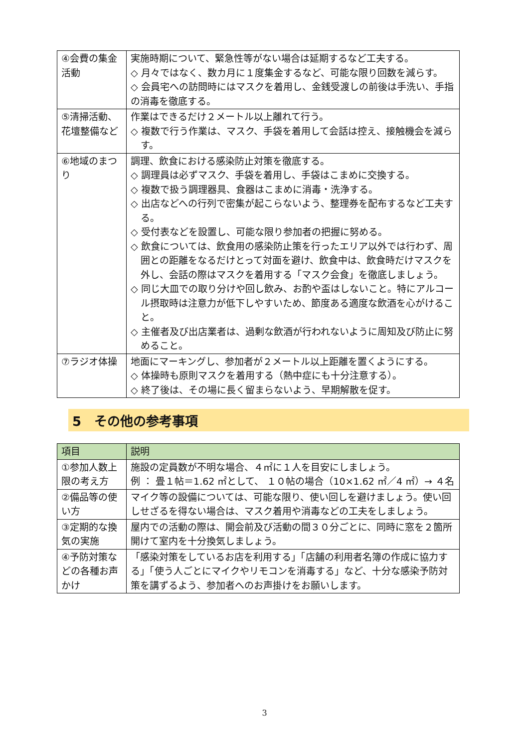| ④会費の集金活動 | 実施時期について、緊急性等がない場合は延期するなど工夫する。 ◇ 月々ではなく、数カ月に１度集金するなど、可能な限り回数を減らす。 ◇ 会員宅への訪問時にはマスクを着用し、金銭受渡しの前後は手洗い、手指の消毒を徹底する。 |
| ⑤清掃活動、花壇整備など | 作業はできるだけ２メートル以上離れて行う。 ◇ 複数で行う作業は、マスク、手袋を着用して会話は控え、接触機会を減らす。 |
| ⑥地域のまつり | 調理、飲食における感染防止対策を徹底する。 ◇ 調理員は必ずマスク、手袋を着用し、手袋はこまめに交換する。 ◇ 複数で扱う調理器具、食器はこまめに消毒・洗浄する。 ◇ 出店などへの行列で密集が起こらないよう、整理券を配布するなど工夫する。 ◇ 受付表などを設置し、可能な限り参加者の把握に努める。 ◇ 飲食については、飲食用の感染防止策を行ったエリア以外では行わず、周囲との距離をなるだけとって対面を避け、飲食中は、飲食時だけマスクを外し、会話の際はマスクを着用する「マスク会食」を徹底しましょう。 ◇ 同じ大皿での取り分けや回し飲み、お酌や盃はしないこと。特にアルコール摂取時は注意力が低下しやすいため、節度ある適度な飲酒を心がけること。 ◇ 主催者及び出店業者は、過剰な飲酒が行われないように周知及び防止に努めること。 |
| ⑦ラジオ体操 | 地面にマーキングし、参加者が２メートル以上距離を置くようにする。 ◇ 体操時も原則マスクを着用する（熱中症にも十分注意する）。 ◇ 終了後は、その場に長く留まらないよう、早期解散を促す。 |
5　その他の参考事項
| 項目 | 説明 |
| --- | --- |
| ①参加人数上限の考え方 | 施設の定員数が不明な場合、４㎡に１人を目安にしましょう。 例 ： 畳１帖＝1.62 ㎡として、 １０帖の場合（10×1.62 ㎡／4 ㎡）→ ４名 |
| ②備品等の使い方 | マイク等の設備については、可能な限り、使い回しを避けましょう。使い回しせざるを得ない場合は、マスク着用や消毒などの工夫をしましょう。 |
| ③定期的な換気の実施 | 屋内での活動の際は、開会前及び活動の間３０分ごとに、同時に窓を２箇所開けて室内を十分換気しましょう。 |
| ④予防対策などの各種お声かけ | 「感染対策をしているお店を利用する」「店舗の利用者名簿の作成に協力する」「使う人ごとにマイクやリモコンを消毒する」など、十分な感染予防対策を講ずるよう、参加者へのお声掛けをお願いします。 |
3